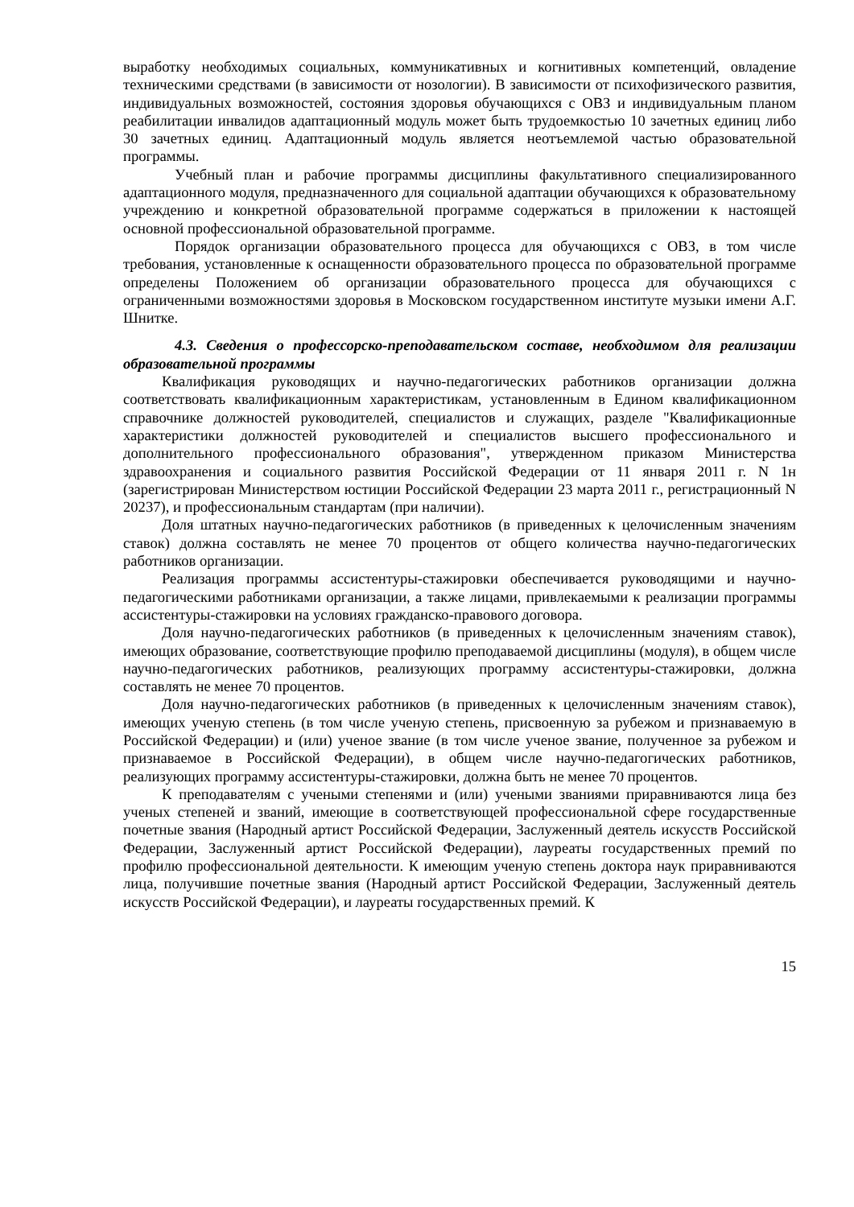выработку необходимых социальных, коммуникативных и когнитивных компетенций, овладение техническими средствами (в зависимости от нозологии). В зависимости от психофизического развития, индивидуальных возможностей, состояния здоровья обучающихся с ОВЗ и индивидуальным планом реабилитации инвалидов адаптационный модуль может быть трудоемкостью 10 зачетных единиц либо 30 зачетных единиц. Адаптационный модуль является неотъемлемой частью образовательной программы.
Учебный план и рабочие программы дисциплины факультативного специализированного адаптационного модуля, предназначенного для социальной адаптации обучающихся к образовательному учреждению и конкретной образовательной программе содержаться в приложении к настоящей основной профессиональной образовательной программе.
Порядок организации образовательного процесса для обучающихся с ОВЗ, в том числе требования, установленные к оснащенности образовательного процесса по образовательной программе определены Положением об организации образовательного процесса для обучающихся с ограниченными возможностями здоровья в Московском государственном институте музыки имени А.Г. Шнитке.
4.3. Сведения о профессорско-преподавательском составе, необходимом для реализации образовательной программы
Квалификация руководящих и научно-педагогических работников организации должна соответствовать квалификационным характеристикам, установленным в Едином квалификационном справочнике должностей руководителей, специалистов и служащих, разделе "Квалификационные характеристики должностей руководителей и специалистов высшего профессионального и дополнительного профессионального образования", утвержденном приказом Министерства здравоохранения и социального развития Российской Федерации от 11 января 2011 г. N 1н (зарегистрирован Министерством юстиции Российской Федерации 23 марта 2011 г., регистрационный N 20237), и профессиональным стандартам (при наличии).
Доля штатных научно-педагогических работников (в приведенных к целочисленным значениям ставок) должна составлять не менее 70 процентов от общего количества научно-педагогических работников организации.
Реализация программы ассистентуры-стажировки обеспечивается руководящими и научно-педагогическими работниками организации, а также лицами, привлекаемыми к реализации программы ассистентуры-стажировки на условиях гражданско-правового договора.
Доля научно-педагогических работников (в приведенных к целочисленным значениям ставок), имеющих образование, соответствующие профилю преподаваемой дисциплины (модуля), в общем числе научно-педагогических работников, реализующих программу ассистентуры-стажировки, должна составлять не менее 70 процентов.
Доля научно-педагогических работников (в приведенных к целочисленным значениям ставок), имеющих ученую степень (в том числе ученую степень, присвоенную за рубежом и признаваемую в Российской Федерации) и (или) ученое звание (в том числе ученое звание, полученное за рубежом и признаваемое в Российской Федерации), в общем числе научно-педагогических работников, реализующих программу ассистентуры-стажировки, должна быть не менее 70 процентов.
К преподавателям с учеными степенями и (или) учеными званиями приравниваются лица без ученых степеней и званий, имеющие в соответствующей профессиональной сфере государственные почетные звания (Народный артист Российской Федерации, Заслуженный деятель искусств Российской Федерации, Заслуженный артист Российской Федерации), лауреаты государственных премий по профилю профессиональной деятельности. К имеющим ученую степень доктора наук приравниваются лица, получившие почетные звания (Народный артист Российской Федерации, Заслуженный деятель искусств Российской Федерации), и лауреаты государственных премий. К
15